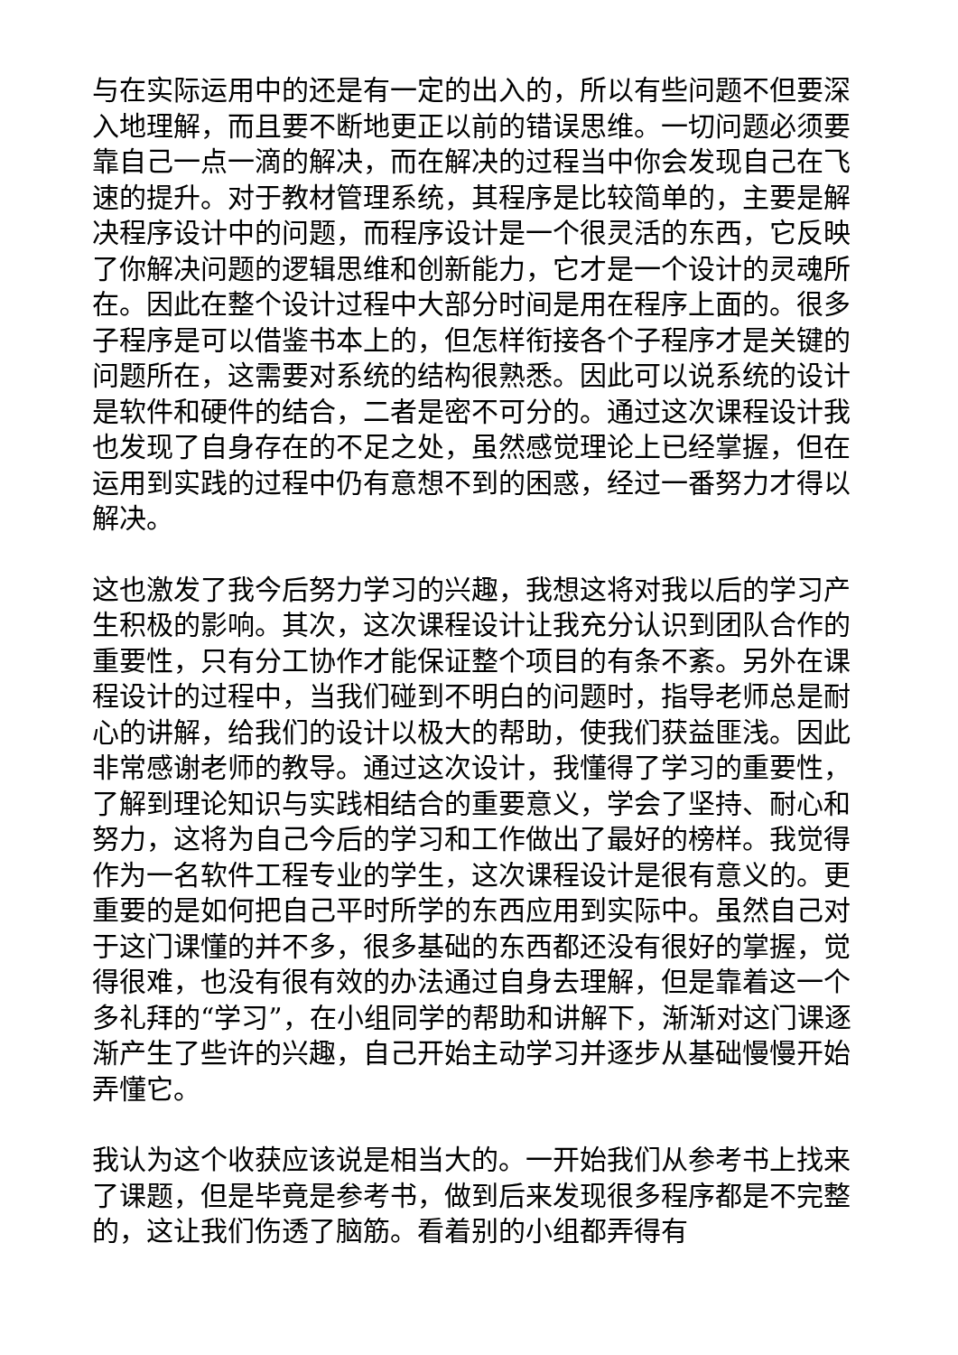与在实际运用中的还是有一定的出入的，所以有些问题不但要深入地理解，而且要不断地更正以前的错误思维。一切问题必须要靠自己一点一滴的解决，而在解决的过程当中你会发现自己在飞速的提升。对于教材管理系统，其程序是比较简单的，主要是解决程序设计中的问题，而程序设计是一个很灵活的东西，它反映了你解决问题的逻辑思维和创新能力，它才是一个设计的灵魂所在。因此在整个设计过程中大部分时间是用在程序上面的。很多子程序是可以借鉴书本上的，但怎样衔接各个子程序才是关键的问题所在，这需要对系统的结构很熟悉。因此可以说系统的设计是软件和硬件的结合，二者是密不可分的。通过这次课程设计我也发现了自身存在的不足之处，虽然感觉理论上已经掌握，但在运用到实践的过程中仍有意想不到的困惑，经过一番努力才得以解决。
这也激发了我今后努力学习的兴趣，我想这将对我以后的学习产生积极的影响。其次，这次课程设计让我充分认识到团队合作的重要性，只有分工协作才能保证整个项目的有条不紊。另外在课程设计的过程中，当我们碰到不明白的问题时，指导老师总是耐心的讲解，给我们的设计以极大的帮助，使我们获益匪浅。因此非常感谢老师的教导。通过这次设计，我懂得了学习的重要性，了解到理论知识与实践相结合的重要意义，学会了坚持、耐心和努力，这将为自己今后的学习和工作做出了最好的榜样。我觉得作为一名软件工程专业的学生，这次课程设计是很有意义的。更重要的是如何把自己平时所学的东西应用到实际中。虽然自己对于这门课懂的并不多，很多基础的东西都还没有很好的掌握，觉得很难，也没有很有效的办法通过自身去理解，但是靠着这一个多礼拜的“学习”，在小组同学的帮助和讲解下，渐渐对这门课逐渐产生了些许的兴趣，自己开始主动学习并逐步从基础慢慢开始弄懂它。
我认为这个收获应该说是相当大的。一开始我们从参考书上找来了课题，但是毕竟是参考书，做到后来发现很多程序都是不完整的，这让我们伤透了脑筋。看着别的小组都弄得有